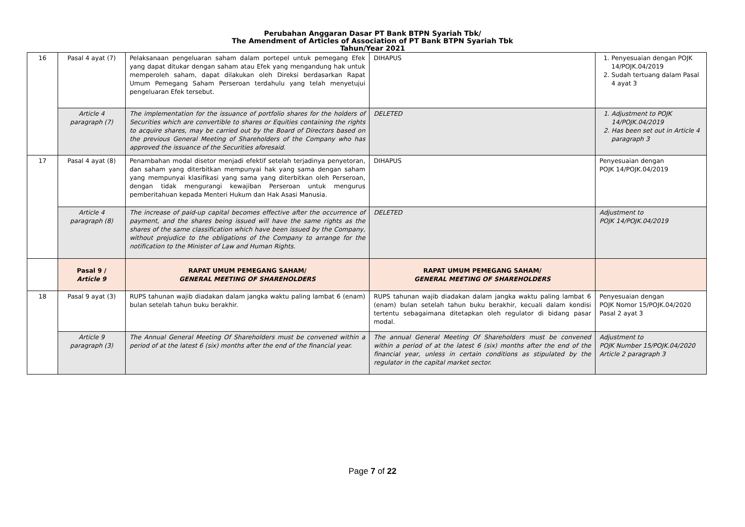Perubahan Anggaran Dasar PT Bank BTPN Syariah Tbk/
The Amendment of Articles of Association of PT Bank BTPN Syariah Tbk
Tahun/Year 2021
| 16 | Pasal 4 ayat (7) | Pelaksanaan pengeluaran saham dalam portepel untuk pemegang Efek yang dapat ditukar dengan saham atau Efek yang mengandung hak untuk memperoleh saham, dapat dilakukan oleh Direksi berdasarkan Rapat Umum Pemegang Saham Perseroan terdahulu yang telah menyetujui pengeluaran Efek tersebut. | DIHAPUS | 1. Penyesuaian dengan POJK 14/POJK.04/2019 2. Sudah tertuang dalam Pasal 4 ayat 3 |
| | Article 4 paragraph (7) | The implementation for the issuance of portfolio shares for the holders of Securities which are convertible to shares or Equities containing the rights to acquire shares, may be carried out by the Board of Directors based on the previous General Meeting of Shareholders of the Company who has approved the issuance of the Securities aforesaid. | DELETED | 1. Adjustment to POJK 14/POJK.04/2019 2. Has been set out in Article 4 paragraph 3 |
| 17 | Pasal 4 ayat (8) | Penambahan modal disetor menjadi efektif setelah terjadinya penyetoran, dan saham yang diterbitkan mempunyai hak yang sama dengan saham yang mempunyai klasifikasi yang sama yang diterbitkan oleh Perseroan, dengan tidak mengurangi kewajiban Perseroan untuk mengurus pemberitahuan kepada Menteri Hukum dan Hak Asasi Manusia. | DIHAPUS | Penyesuaian dengan POJK 14/POJK.04/2019 |
| | Article 4 paragraph (8) | The increase of paid-up capital becomes effective after the occurrence of payment, and the shares being issued will have the same rights as the shares of the same classification which have been issued by the Company, without prejudice to the obligations of the Company to arrange for the notification to the Minister of Law and Human Rights. | DELETED | Adjustment to POJK 14/POJK.04/2019 |
| | Pasal 9 / Article 9 | RAPAT UMUM PEMEGANG SAHAM/ GENERAL MEETING OF SHAREHOLDERS | RAPAT UMUM PEMEGANG SAHAM/ GENERAL MEETING OF SHAREHOLDERS | |
| 18 | Pasal 9 ayat (3) | RUPS tahunan wajib diadakan dalam jangka waktu paling lambat 6 (enam) bulan setelah tahun buku berakhir. | RUPS tahunan wajib diadakan dalam jangka waktu paling lambat 6 (enam) bulan setelah tahun buku berakhir, kecuali dalam kondisi tertentu sebagaimana ditetapkan oleh regulator di bidang pasar modal. | Penyesuaian dengan POJK Nomor 15/POJK.04/2020 Pasal 2 ayat 3 |
| | Article 9 paragraph (3) | The Annual General Meeting Of Shareholders must be convened within a period of at the latest 6 (six) months after the end of the financial year. | The annual General Meeting Of Shareholders must be convened within a period of at the latest 6 (six) months after the end of the financial year, unless in certain conditions as stipulated by the regulator in the capital market sector. | Adjustment to POJK Number 15/POJK.04/2020 Article 2 paragraph 3 |
Page 7 of 22